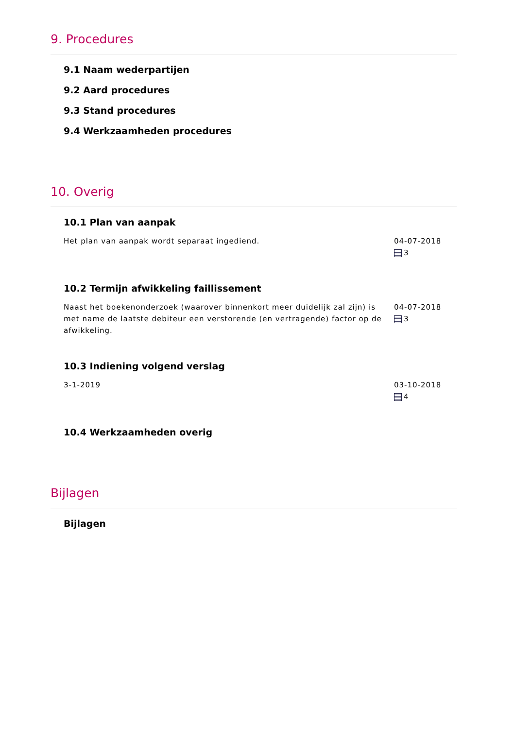9. Procedures
9.1 Naam wederpartijen
9.2 Aard procedures
9.3 Stand procedures
9.4 Werkzaamheden procedures
10. Overig
10.1 Plan van aanpak
Het plan van aanpak wordt separaat ingediend. 04-07-2018
3
10.2 Termijn afwikkeling faillissement
Naast het boekenonderzoek (waarover binnenkort meer duidelijk zal zijn) is met name de laatste debiteur een verstorende (en vertragende) factor op de afwikkeling.
04-07-2018
3
10.3 Indiening volgend verslag
3-1-2019 03-10-2018
4
10.4 Werkzaamheden overig
Bijlagen
Bijlagen